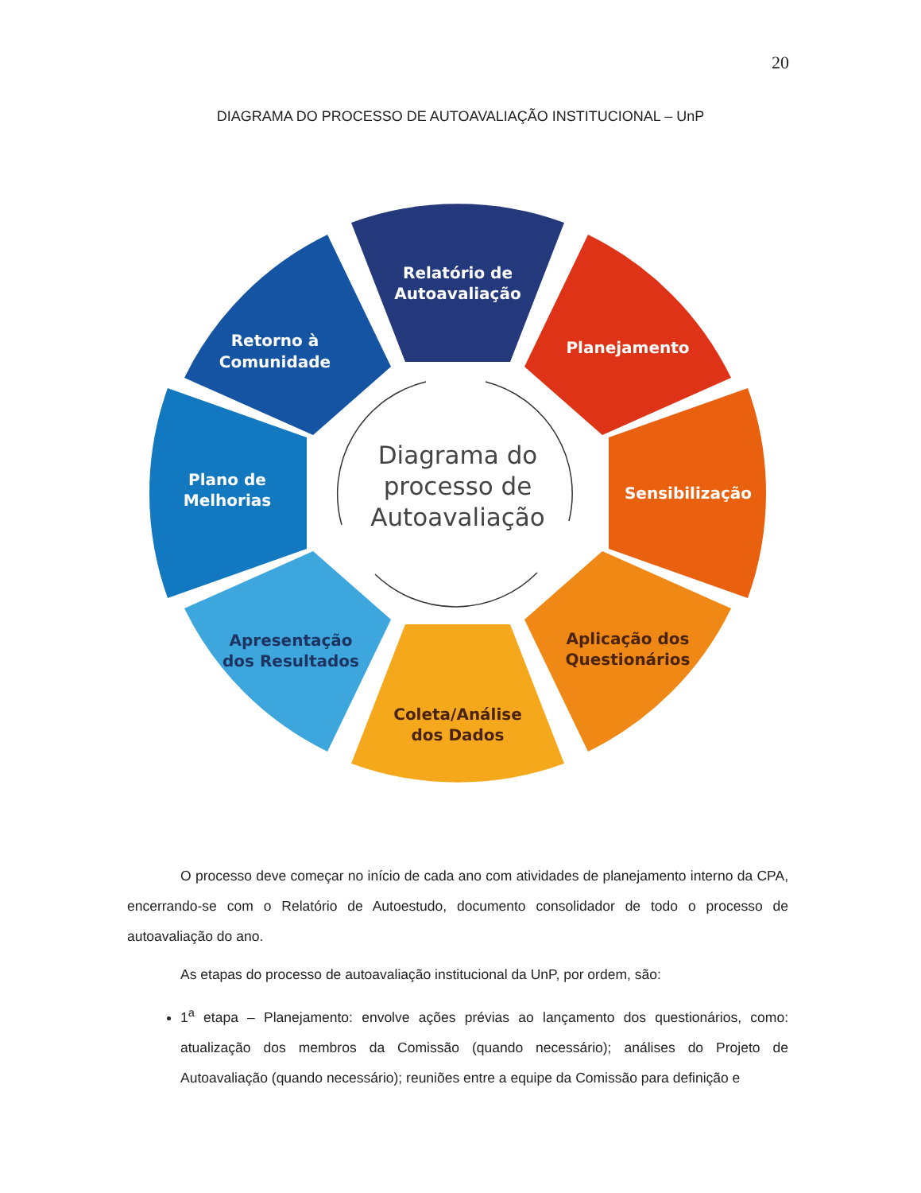20
DIAGRAMA DO PROCESSO DE AUTOAVALIAÇÃO INSTITUCIONAL – UnP
Relatório de
Autoavaliação
Planejamento
Sensibilização
Retorno à
Comunidade
Plano de
Melhorias
Aplicação dos
Questionários
Coleta/Análise
dos Dados
Apresentação
dos Resultados
Diagrama do
processo de
Autoavaliação
O processo deve começar no início de cada ano com atividades de planejamento interno da CPA, encerrando-se com o Relatório de Autoestudo, documento consolidador de todo o processo de autoavaliação do ano.
As etapas do processo de autoavaliação institucional da UnP, por ordem, são:
1<sup>a</sup> etapa – Planejamento: envolve ações prévias ao lançamento dos questionários, como: atualização dos membros da Comissão (quando necessário); análises do Projeto de Autoavaliação (quando necessário); reuniões entre a equipe da Comissão para definição e